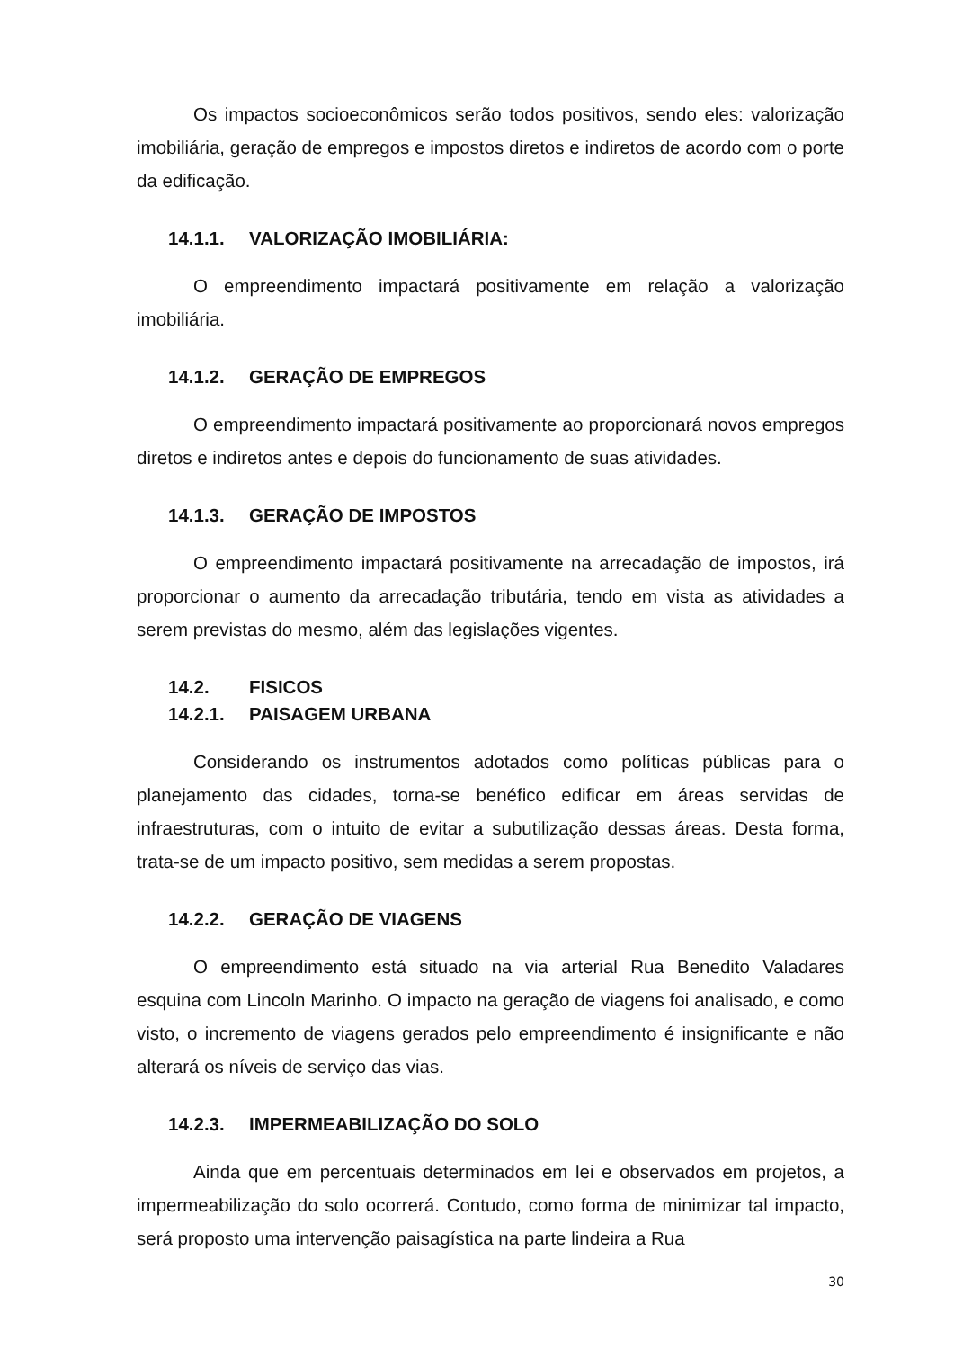Os impactos socioeconômicos serão todos positivos, sendo eles: valorização imobiliária, geração de empregos e impostos diretos e indiretos de acordo com o porte da edificação.
14.1.1. VALORIZAÇÃO IMOBILIÁRIA:
O empreendimento impactará positivamente em relação a valorização imobiliária.
14.1.2. GERAÇÃO DE EMPREGOS
O empreendimento impactará positivamente ao proporcionará novos empregos diretos e indiretos antes e depois do funcionamento de suas atividades.
14.1.3. GERAÇÃO DE IMPOSTOS
O empreendimento impactará positivamente na arrecadação de impostos, irá proporcionar o aumento da arrecadação tributária, tendo em vista as atividades a serem previstas do mesmo, além das legislações vigentes.
14.2. FISICOS
14.2.1. PAISAGEM URBANA
Considerando os instrumentos adotados como políticas públicas para o planejamento das cidades, torna-se benéfico edificar em áreas servidas de infraestruturas, com o intuito de evitar a subutilização dessas áreas. Desta forma, trata-se de um impacto positivo, sem medidas a serem propostas.
14.2.2. GERAÇÃO DE VIAGENS
O empreendimento está situado na via arterial Rua Benedito Valadares esquina com Lincoln Marinho. O impacto na geração de viagens foi analisado, e como visto, o incremento de viagens gerados pelo empreendimento é insignificante e não alterará os níveis de serviço das vias.
14.2.3. IMPERMEABILIZAÇÃO DO SOLO
Ainda que em percentuais determinados em lei e observados em projetos, a impermeabilização do solo ocorrerá. Contudo, como forma de minimizar tal impacto, será proposto uma intervenção paisagística na parte lindeira a Rua
30